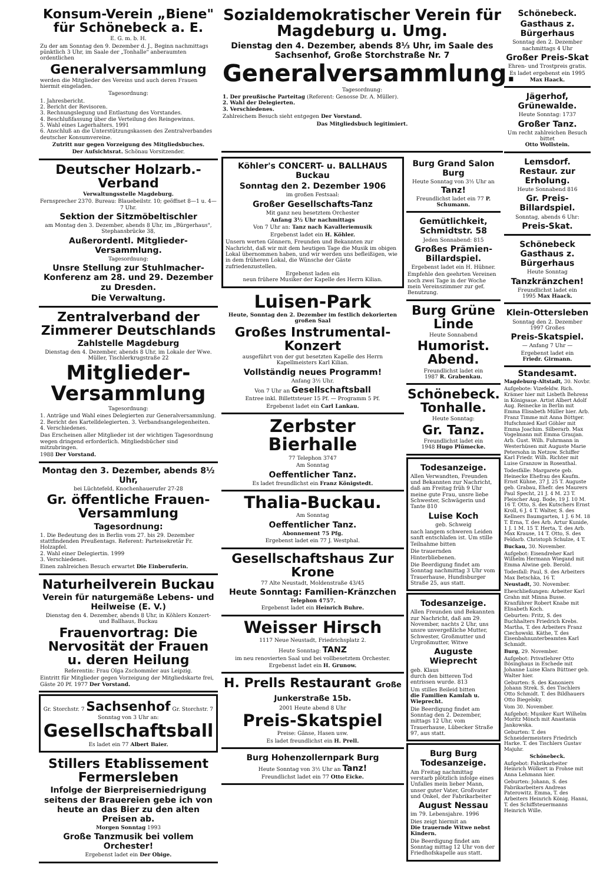Konsum-Verein „Biene" für Schönebeck a. E.
E. G. m. b. H.
Zu der am Sonntag den 9. Dezember d. J., Beginn nachmittags pünktlich 3 Uhr, im Saale der „Tonhalle" anberaumten ordentlichen
Generalversammlung
werden die Mitglieder des Vereins und auch deren Frauen hiermit eingeladen.
Tagesordnung:
1. Jahresbericht.
2. Bericht der Revisoren.
3. Rechnungslegung und Entlastung des Vorstandes.
4. Beschlußfassung über die Verteilung des Reingewinns.
5. Wahl eines Lagerhalters. 1991
6. Anschluß an die Unterstützungskassen des Zentralverbandes deutscher Konsumvereine.
Zutritt nur gegen Vorzeigung des Mitgliedsbuches.
Der Aufsichtsrat. Schönau Vorsitzender.
Deutscher Holzarb.-Verband
Verwaltungsstelle Magdeburg.
Fernsprecher 2370. Bureau: Blaue­beilstr. 10; geöffnet 8—1 u. 4—7 Uhr.
Sektion der Sitzmöbeltischler
am Montag den 3. Dezember, abends 8 Uhr, im „Bürgerhaus", Stephansbrücke 38,
Außerordentl. Mitglieder-Versammlung.
Tagesordnung:
Unsre Stellung zur Stuhlmacher-Konferenz am 28. und 29. Dezember zu Dresden.
Die Verwaltung.
Zentralverband der Zimmerer Deutschlands
Zahlstelle Magdeburg
Dienstag den 4. Dezember, abends 8 Uhr, im Lokale der Wwe. Müller, Tischlerkrugstraße 22
Mitglieder-Versammlung
Tagesordnung:
1. Anträge und Wahl eines Delegierten zur Generalversammlung. 2. Bericht des Kartelldelegierten. 3. Verbandsangelegenheiten. 4. Verschiedenes.
Das Erscheinen aller Mitglieder ist der wichtigen Tagesordnung wegen dringend erforderlich. Mitgliedsbücher sind mitzubringen.
1988 Der Vorstand.
Montag den 3. Dezember, abends 8½ Uhr,
bei Lüchtefeld, Knochenhauerufer 27-28
Gr. öffentliche Frauen-Versammlung
Tagesordnung:
1. Die Bedeutung des in Berlin vom 27. bis 29. Dezember stattfindenden Preußentags. Referent: Parteisekretär Fr. Holzapfel.
2. Wahl einer Delegiertin. 1999
3. Verschiedenes.
Einen zahlreichen Besuch erwartet Die Einberuferin.
Naturheilverein Buckau
Verein für naturgemäße Lebens- und Heilweise (E. V.)
Dienstag den 4. Dezember, abends 8 Uhr, in Köhlers Konzert- und Ballhaus, Buckau
Frauenvortrag: Die Nervosität der Frauen u. deren Heilung
Referentin: Frau Olga Zschommler aus Leipzig.
Eintritt für Mitglieder gegen Vorzeigung der Mitgliedskarte frei, Gäste 20 Pf. 1977 Der Vorstand.
Gr. Storchstr. 7 Sachsenhof Gr. Storchstr. 7
Sonntag von 3 Uhr an:
Gesellschaftsball
Es ladet ein 77 Albert Baier.
Stillers Etablissement Fermersleben
Infolge der Bierpreiserniedrigung seitens der Brauereien gebe ich von heute an das Bier zu den alten Preisen ab.
Morgen Sonntag 1993
Große Tanzmusik bei vollem Orchester!
Ergebenst ladet ein Der Obige.
Sozialdemokratischer Verein für Magdeburg u. Umg.
Dienstag den 4. Dezember, abends 8⅓ Uhr, im Saale des Sachsenhof, Große Storchstraße Nr. 7
Generalversammlung.
Tagesordnung:
1. Der preußische Parteitag (Referent: Genosse Dr. A. Müller).
2. Wahl der Delegierten.
3. Verschiedenes.
Zahlreichem Besuch sieht entgegen Der Vorstand.
Das Mitgliedsbuch legitimiert.
Köhler's CONCERT- u. BALLHAUS Buckau
Sonntag den 2. Dezember 1906
im großen Festsaal:
Großer Gesellschafts-Tanz
Mit ganz neu besetztem Orchester
Anfang 3½ Uhr nachmittags
Von 7 Uhr an: Tanz nach Kavalleriemusik
Ergebenst ladet ein H. Köhler.
Unsern werten Gönnern, Freunden und Bekannten zur Nachricht, daß wir mit dem heutigen Tage die Musik im obigen Lokal übernommen haben, und wir werden uns befleißigen, wie in dem früheren Lokal, die Wünsche der Gäste zufriedenzustellen.
Ergebenst laden ein
neun frühere Musiker der Kapelle des Herrn Kilian.
Luisen-Park
Heute, Sonntag den 2. Dezember im festlich dekorierten großen Saal
Großes Instrumental-Konzert
ausgeführt von der gut besetzten Kapelle des Herrn Kapellmeisters Karl Kilian.
Vollständig neues Programm!
Anfang 3½ Uhr.
Von 7 Uhr an Gesellschaftsball
Entree inkl. Billettsteuer 15 Pf. — Programm 5 Pf.
Ergebenst ladet ein Carl Lankau.
Zerbster Bierhalle
77 Telephon 3747
Am Sonntag
Oeffentlicher Tanz.
Es ladet freundlichst ein Franz Königstedt.
Thalia-Buckau.
Am Sonntag
Oeffentlicher Tanz.
Abonnement 75 Pfg.
Ergebenst ladet ein 77 J. Westphal.
Gesellschaftshaus Zur Krone
77 Alte Neustadt, Moldenstraße 43/45
Heute Sonntag: Familien-Kränzchen
Telephon 4757.
Ergebenst ladet ein Heinrich Buhre.
Weisser Hirsch
1117 Neue Neustadt, Friedrichsplatz 2.
Heute Sonntag: TANZ
im neu renovierten Saal und bei vollbesetztem Orchester.
Ergebenst ladet ein H. Grunow.
H. Prells Restaurant Große Junkerstraße 15b.
2001 Heute abend 8 Uhr
Preis-Skatspiel
Preise: Gänse, Hasen usw.
Es ladet freundlichst ein H. Prell.
Burg Hohenzollernpark Burg
Heute Sonntag von 3½ Uhr an Tanz!
Freundlichst ladet ein 77 Otto Eicke.
Burg Grand Salon Burg
Heute Sonntag von 3½ Uhr an Tanz!
Freundlichst ladet ein 77 P. Schumann.
Gemütlichkeit, Schmidtstr. 58
Jeden Sonnabend: 815
Großes Prämien-Billardspiel.
Ergebenst ladet ein H. Hübner.
Empfehle den geehrten Vereinen noch zwei Tage in der Woche mein Vereinszimmer zur gef. Benutzung.
Burg Grüne Linde
Heute Sonnabend
Humorist. Abend.
Freundlichst ladet ein
1987 R. Grabenkau.
Schönebeck. Tonhalle.
Heute Sonntag:
Gr. Tanz.
Freundlichst ladet ein
1948 Hugo Plümecke.
Todesanzeige.
Allen Verwandten, Freunden und Bekannten zur Nachricht, daß am Freitag früh 9 Uhr meine gute Frau, unsre liebe Schwester, Schwägerin und Tante 810
Luise Koch
geb. Schweig
nach langem schweren Leiden sanft entschlafen ist. Um stille Teilnahme bitten
Die trauernden Hinterbliebenen.
Die Beerdigung findet am Sonntag nachmittag 3 Uhr vom Trauerhause, Hundisburger Straße 25, aus statt.
Todesanzeige.
Allen Freunden und Bekannten zur Nachricht, daß am 29. November, nachts 2 Uhr, uns unsre unvergeßliche Mutter, Schwester, Großmutter und Urgroßmutter, Witwe
Auguste Wieprecht
geb. Klaus
durch den bitteren Tod entrissen wurde. 813
Um stilles Beileid bitten
die Familien Kamlah u. Wieprecht.
Die Beerdigung findet am Sonntag den 2. Dezember, mittags 12 Uhr, vom Trauerhause, Lübecker Straße 97, aus statt.
Burg Burg
Todesanzeige.
Am Freitag nachmittag verstarb plötzlich infolge eines Unfalles mein lieber Mann, unser guter Vater, Großvater und Onkel, der Fabrikarbeiter
August Nessau
im 79. Lebensjahre. 1996
Dies zeigt hiermit an
Die trauernde Witwe nebst Kindern.
Die Beerdigung findet am Sonntag mittag 12 Uhr von der Friedhofskapelle aus statt.
Schönebeck.
Gasthaus z. Bürgerhaus
Sonntag den 2. Dezember nachmittags 4 Uhr
Großer Preis-Skat
Ehren- und Trostpreis gratis.
Es ladet ergebenst ein 1995
Max Haack.
Jägerhof, Grünewalde.
Heute Sonntag: 1737
Großer Tanz.
Um recht zahlreichen Besuch bittet
Otto Wollstein.
Lemsdorf.
Restaur. zur Erholung.
Heute Sonnabend 816
Gr. Preis-Billardspiel.
Sonntag, abends 6 Uhr:
Preis-Skat.
Schönebeck
Gasthaus z. Bürgerhaus
Heute Sonntag
Tanzkränzchen!
Freundlichst ladet ein
1995 Max Haack.
Klein-Ottersleben
Sonntag den 2. Dezember
1997 Großes
Preis-Skatspiel.
— Anfang 7 Uhr —
Ergebenst ladet ein
Friedr. Girmann.
Standesamt.
Magdeburg-Altstadt, 30. Novbr.
Aufgebote: Vizefeldw. Rich. Krämer hier mit Lisbeth Behrens in Königsaue. Artist Albert Adolf Aug. Reinecke in Berlin mit Emma Elisabeth Müller hier. Arb. Franz Timme mit Anna Böttger. Hufschmied Karl Göhler mit Emma Joachim. Silberarb. Max Vogelmann mit Emma Graujan. Arb. Gust. Wilh. Fuhrmann in Westerhüsen mit Auguste Marie Petersohn in Netzow. Schiffer Karl Friedr. Wilh. Richter mit Luise Granzow in Rosenthal.
Todesfälle: Margarete geb. Heinecke Ehefrau des Kaufm. Ernst Kühne, 37 J. 25 T. Auguste geb. Grabau, Ehefr. des Maurers Paul Specht, 21 J. 4 M. 23 T. Fleischer Aug. Bode, 19 J. 10 M. 16 T. Otto, S. des Kutschers Ernst Kroll, 6 J. 4 T. Walter, S. des Kellners Baumgarten, 1 J. 6 M. 18 T. Erna, T. des Arb. Artur Kunide, 1 J. 1 M. 15 T. Herta, T. des Arb. Max Krause, 14 T. Otto, S. des Feldarb. Christoph Schulze, 4 T.
Buckau, 30. November.
Aufgebot: Eisendreher Karl Wilhelm Hermann Wiegand mit Emma Alwine geb. Berold.
Todesfall: Paul, S. des Arbeiters Max Betschka, 16 T.
Neustadt, 30. November.
Eheschließungen: Arbeiter Karl Grahn mit Minna Busse. Kranführer Robert Knabe mit Elisabeth Koch.
Geburten: Fritz, S. des Buchhalters Friedrich Krebs. Martha, T. des Arbeiters Franz Ciechowski. Käthe, T. des Eisenbahnunterbeamten Karl Schmidt.
Burg, 29. November.
Aufgebot: Privatlehrer Otto Bösinghaus in Eschede mit Johanne Luise Klara Büttner geb. Walter hier.
Geburten: S. des Kanoniers Johann Strek. S. des Tischlers Otto Schmidt. T. des Bildhauers Otto Biegelsky.
Vom 30. November.
Aufgebot: Musiker Kurt Wilhelm Moritz Mönch mit Anastasia Jankowska.
Geburten: T. des Schneidermeisters Friedrich Harke. T. des Tischlers Gustav Majuhr.
Schönebeck.
Aufgebot: Fabrikarbeiter Heinrich Wölkert in Frohse mit Anna Lehmann hier.
Geburten: Johann, S. des Fabrikarbeiters Andreas Paterowitz. Emma, T. des Arbeiters Heinrich König. Hanni, T. des Schiffsteuermanns Heinrich Wille.